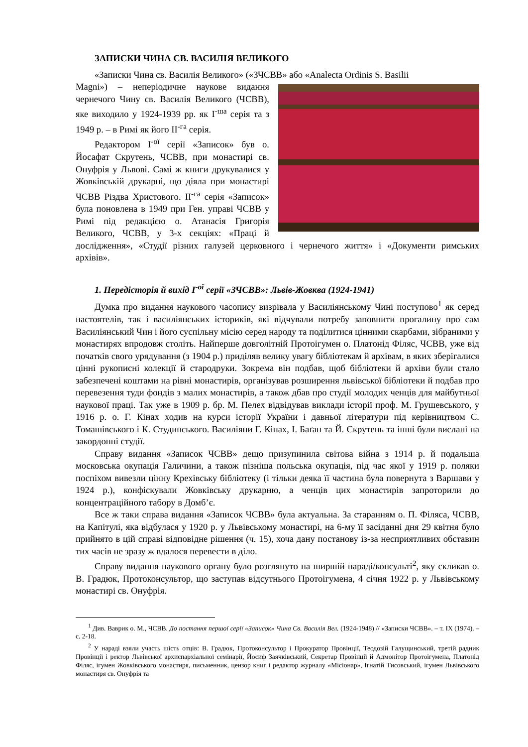ЗАПИСКИ ЧИНА СВ. ВАСИЛІЯ ВЕЛИКОГО
«Записки Чина св. Василія Великого» («ЗЧСВВ» або «Analecta Ordinis S. Basilii
Magni») – неперіодичне наукове видання чернечого Чину св. Василія Великого (ЧСВВ), яке виходило у 1924-1939 рр. як I<sup>-ша</sup> серія та з 1949 р. – в Римі як його II<sup>-га</sup> серія.
Редактором I<sup>-ої</sup> серії «Записок» був о. Йосафат Скрутень, ЧСВВ, при монастирі св. Онуфрія у Львові. Самі ж книги друкувалися у Жовківській друкарні, що діяла при монастирі ЧСВВ Різдва Христового. II<sup>-га</sup> серія «Записок» була поновлена в 1949 при Ген. управі ЧСВВ у Римі під редакцією о. Атанасія Григорія Великого, ЧСВВ, у 3-х секціях: «Праці й дослідження», «Студії різних галузей церковного і чернечого життя» і «Документи римських архівів».
1. Передісторія й вихід I<sup>-ої</sup> серії «ЗЧСВВ»: Львів-Жовква (1924-1941)
Думка про видання наукового часопису визрівала у Василіянському Чині поступово<sup>1</sup> як серед настоятелів, так і василіянських істориків, які відчували потребу заповнити прогалину про сам Василіянський Чин і його суспільну місію серед народу та поділитися цінними скарбами, зібраними у монастирях впродовж століть. Найперше довголітній Протоігумен о. Платонід Філяс, ЧСВВ, уже від початків свого урядування (з 1904 р.) приділяв велику увагу бібліотекам й архівам, в яких зберігалися цінні рукописні колекції й стародруки. Зокрема він подбав, щоб бібліотеки й архіви були стало забезпечені коштами на рівні монастирів, організував розширення львівської бібліотеки й подбав про перевезення туди фондів з малих монастирів, а також дбав про студії молодих ченців для майбутньої наукової праці. Так уже в 1909 р. бр. М. Пелех відвідував виклади історії проф. М. Грушевського, у 1916 р. о. Г. Кінах ходив на курси історії України і давньої літератури під керівництвом С. Томашівського і К. Студинського. Василіяни Г. Кінах, І. Баґан та Й. Скрутень та інші були вислані на закордонні студії.
Справу видання «Записок ЧСВВ» дещо призупинила світова війна з 1914 р. й подальша московська окупація Галичини, а також пізніша польська окупація, під час якої у 1919 р. поляки поспіхом вивезли цінну Крехівську бібліотеку (і тільки деяка її частина була повернута з Варшави у 1924 р.), конфіскували Жовківську друкарню, а ченців цих монастирів запроторили до концентраційного табору в Домб’є.
Все ж таки справа видання «Записок ЧСВВ» була актуальна. За старанням о. П. Філяса, ЧСВВ, на Капітулі, яка відбулася у 1920 р. у Львівському монастирі, на 6-му її засіданні дня 29 квітня було прийнято в цій справі відповідне рішення (ч. 15), хоча дану постанову із-за несприятливих обставин тих часів не зразу ж вдалося перевести в діло.
Справу видання наукового органу було розглянуто на ширшій нараді/консульті<sup>2</sup>, яку скликав о. В. Градюк, Протоконсультор, що заступав відсутнього Протоігумена, 4 січня 1922 р. у Львівському монастирі св. Онуфрія.
<sup>1</sup> Див. Ваврик о. М., ЧСВВ. До постання першої серії «Записок» Чина Св. Василія Вел. (1924-1948) // «Записки ЧСВВ». – т. IX (1974). – с. 2-18.
<sup>2</sup> У нараді взяли участь шість отців: В. Градюк, Протоконсультор і Прокуратор Провінції, Теодозій Галущинський, третій радник Провінції і ректор Львівської архиєпархіальної семінарії, Йосиф Заячківський, Секретар Провінції й Адмонітор Протоігумена, Платонід Філяс, ігумен Жовківського монастиря, письменник, цензор книг і редактор журналу «Місіонар», Ігнатій Тисовський, ігумен Львівського монастиря св. Онуфрія та